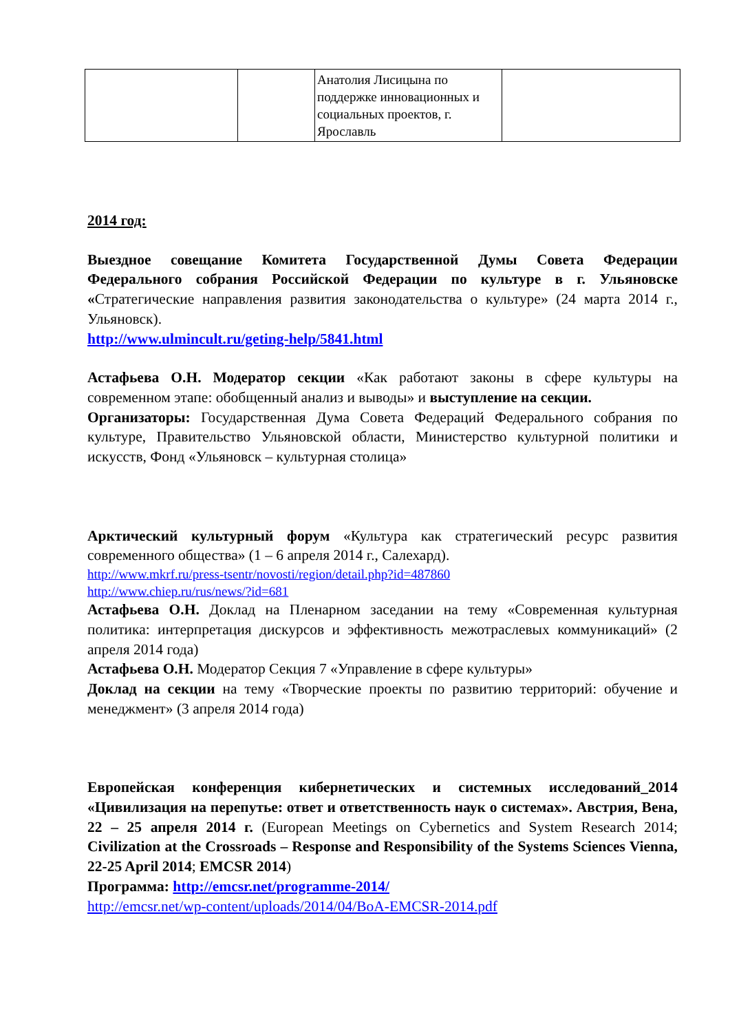| | | Анатолия Лисицына по поддержке инновационных и социальных проектов, г. Ярославль | |
2014 год:
Выездное совещание Комитета Государственной Думы Совета Федерации Федерального собрания Российской Федерации по культуре в г. Ульяновске «Стратегические направления развития законодательства о культуре» (24 марта 2014 г., Ульяновск).
http://www.ulmincult.ru/geting-help/5841.html
Астафьева О.Н. Модератор секции «Как работают законы в сфере культуры на современном этапе: обобщенный анализ и выводы» и выступление на секции.
Организаторы: Государственная Дума Совета Федераций Федерального собрания по культуре, Правительство Ульяновской области, Министерство культурной политики и искусств, Фонд «Ульяновск – культурная столица»
Арктический культурный форум «Культура как стратегический ресурс развития современного общества» (1 – 6 апреля 2014 г., Салехард).
http://www.mkrf.ru/press-tsentr/novosti/region/detail.php?id=487860
http://www.chiep.ru/rus/news/?id=681
Астафьева О.Н. Доклад на Пленарном заседании на тему «Современная культурная политика: интерпретация дискурсов и эффективность межотраслевых коммуникаций» (2 апреля 2014 года)
Астафьева О.Н. Модератор Секция 7 «Управление в сфере культуры»
Доклад на секции на тему «Творческие проекты по развитию территорий: обучение и менеджмент» (3 апреля 2014 года)
Европейская конференция кибернетических и системных исследований_2014 «Цивилизация на перепутье: ответ и ответственность наук о системах». Австрия, Вена, 22 – 25 апреля 2014 г. (European Meetings on Cybernetics and System Research 2014; Civilization at the Crossroads – Response and Responsibility of the Systems Sciences Vienna, 22-25 April 2014; EMCSR 2014)
Программа: http://emcsr.net/programme-2014/
http://emcsr.net/wp-content/uploads/2014/04/BoA-EMCSR-2014.pdf